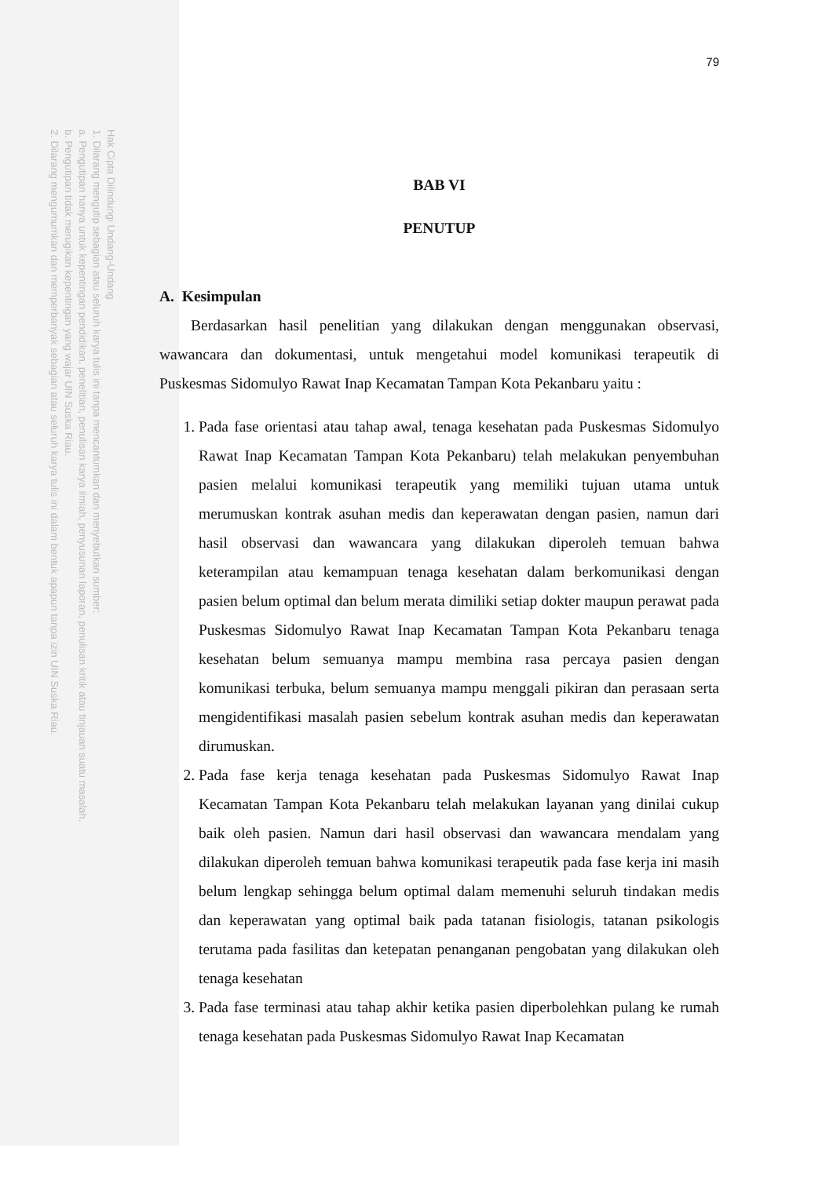Hak Cipta Dilindungi Undang-Undang
1. Dilarang mengutip sebagian atau seluruh karya tulis ini tanpa mencantumkan dan menyebutkan sumber:
a. Pengutipan hanya untuk kepentingan pendidikan, penelitian, penulisan karya ilmiah, penyusunan laporan, penulisan kritik atau tinjauan suatu masalah.
b. Pengutipan tidak merugikan kepentingan yang wajar UIN Suska Riau.
2. Dilarang mengumumkan dan memperbanyak sebagian atau seluruh karya tulis ini dalam bentuk apapun tanpa izin UIN Suska Riau.
79
BAB VI
PENUTUP
A. Kesimpulan
Berdasarkan hasil penelitian yang dilakukan dengan menggunakan observasi, wawancara dan dokumentasi, untuk mengetahui model komunikasi terapeutik di Puskesmas Sidomulyo Rawat Inap Kecamatan Tampan Kota Pekanbaru yaitu :
1. Pada fase orientasi atau tahap awal, tenaga kesehatan pada Puskesmas Sidomulyo Rawat Inap Kecamatan Tampan Kota Pekanbaru) telah melakukan penyembuhan pasien melalui komunikasi terapeutik yang memiliki tujuan utama untuk merumuskan kontrak asuhan medis dan keperawatan dengan pasien, namun dari hasil observasi dan wawancara yang dilakukan diperoleh temuan bahwa keterampilan atau kemampuan tenaga kesehatan dalam berkomunikasi dengan pasien belum optimal dan belum merata dimiliki setiap dokter maupun perawat pada Puskesmas Sidomulyo Rawat Inap Kecamatan Tampan Kota Pekanbaru tenaga kesehatan belum semuanya mampu membina rasa percaya pasien dengan komunikasi terbuka, belum semuanya mampu menggali pikiran dan perasaan serta mengidentifikasi masalah pasien sebelum kontrak asuhan medis dan keperawatan dirumuskan.
2. Pada fase kerja tenaga kesehatan pada Puskesmas Sidomulyo Rawat Inap Kecamatan Tampan Kota Pekanbaru telah melakukan layanan yang dinilai cukup baik oleh pasien. Namun dari hasil observasi dan wawancara mendalam yang dilakukan diperoleh temuan bahwa komunikasi terapeutik pada fase kerja ini masih belum lengkap sehingga belum optimal dalam memenuhi seluruh tindakan medis dan keperawatan yang optimal baik pada tatanan fisiologis, tatanan psikologis terutama pada fasilitas dan ketepatan penanganan pengobatan yang dilakukan oleh tenaga kesehatan
3. Pada fase terminasi atau tahap akhir ketika pasien diperbolehkan pulang ke rumah tenaga kesehatan pada Puskesmas Sidomulyo Rawat Inap Kecamatan